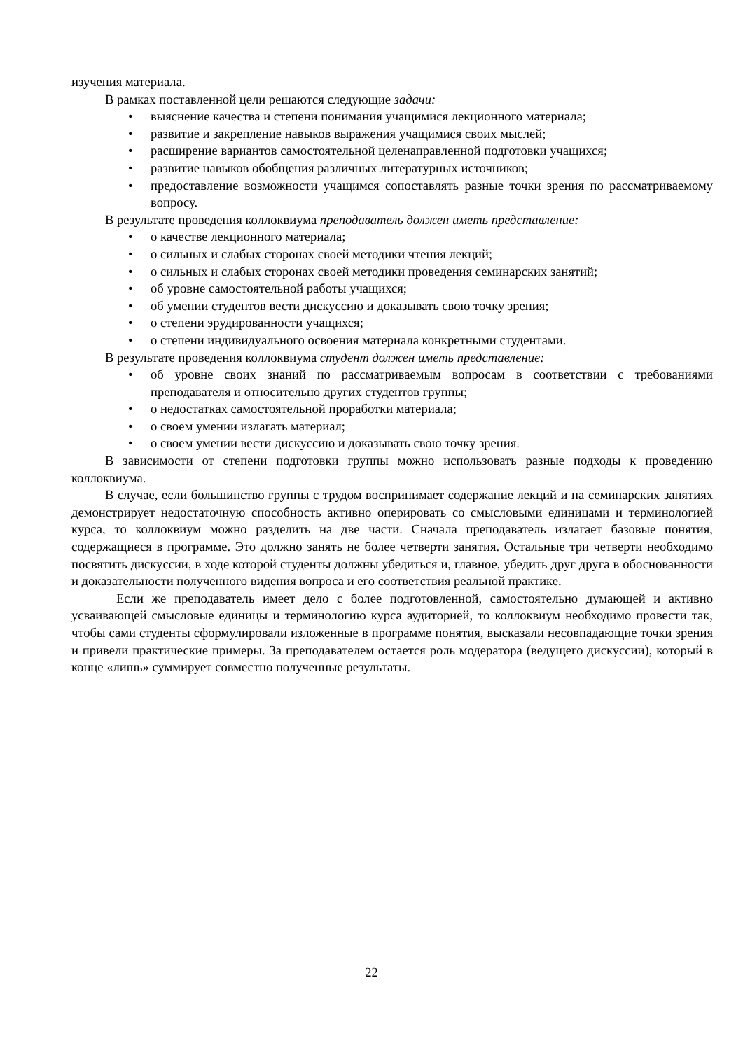изучения материала.
В рамках поставленной цели решаются следующие задачи:
выяснение качества и степени понимания учащимися лекционного материала;
развитие и закрепление навыков выражения учащимися своих мыслей;
расширение вариантов самостоятельной целенаправленной подготовки учащихся;
развитие навыков обобщения различных литературных источников;
предоставление возможности учащимся сопоставлять разные точки зрения по рассматриваемому вопросу.
В результате проведения коллоквиума преподаватель должен иметь представление:
о качестве лекционного материала;
о сильных и слабых сторонах своей методики чтения лекций;
о сильных и слабых сторонах своей методики проведения семинарских занятий;
об уровне самостоятельной работы учащихся;
об умении студентов вести дискуссию и доказывать свою точку зрения;
о степени эрудированности учащихся;
о степени индивидуального освоения материала конкретными студентами.
В результате проведения коллоквиума студент должен иметь представление:
об уровне своих знаний по рассматриваемым вопросам в соответствии с требованиями преподавателя и относительно других студентов группы;
о недостатках самостоятельной проработки материала;
о своем умении излагать материал;
о своем умении вести дискуссию и доказывать свою точку зрения.
В зависимости от степени подготовки группы можно использовать разные подходы к проведению коллоквиума.
В случае, если большинство группы с трудом воспринимает содержание лекций и на семинарских занятиях демонстрирует недостаточную способность активно оперировать со смысловыми единицами и терминологией курса, то коллоквиум можно разделить на две части. Сначала преподаватель излагает базовые понятия, содержащиеся в программе. Это должно занять не более четверти занятия. Остальные три четверти необходимо посвятить дискуссии, в ходе которой студенты должны убедиться и, главное, убедить друг друга в обоснованности и доказательности полученного видения вопроса и его соответствия реальной практике.
Если же преподаватель имеет дело с более подготовленной, самостоятельно думающей и активно усваивающей смысловые единицы и терминологию курса аудиторией, то коллоквиум необходимо провести так, чтобы сами студенты сформулировали изложенные в программе понятия, высказали несовпадающие точки зрения и привели практические примеры. За преподавателем остается роль модератора (ведущего дискуссии), который в конце «лишь» суммирует совместно полученные результаты.
22